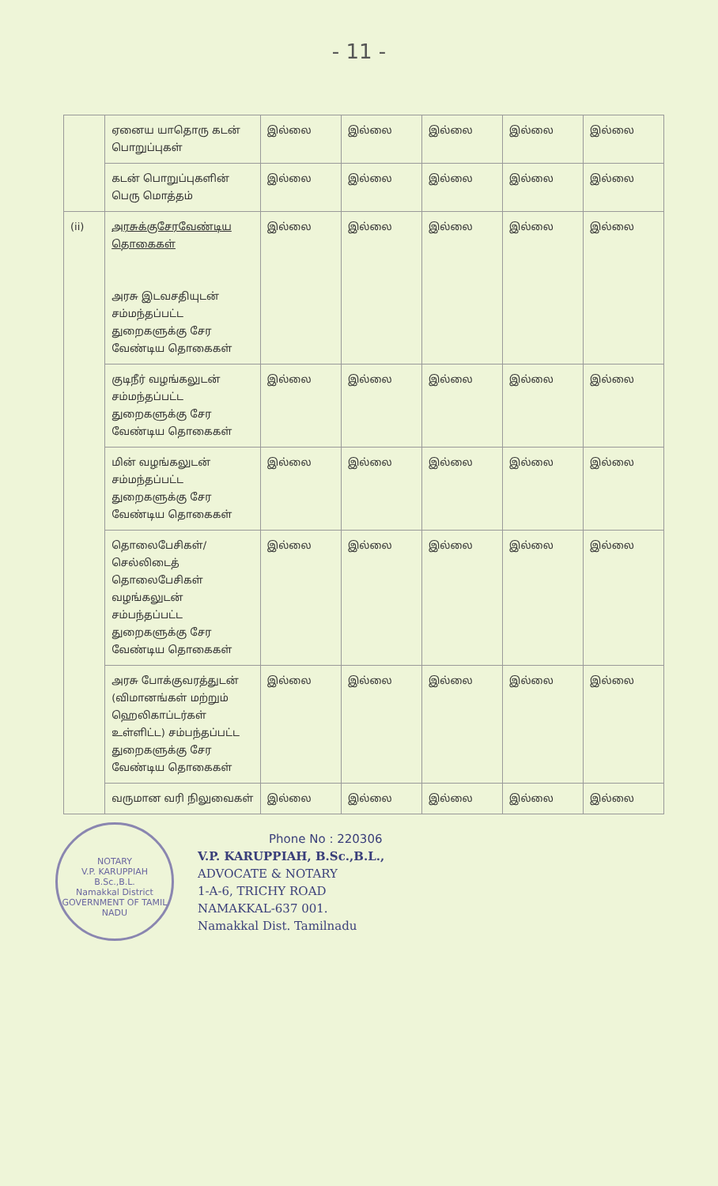- 11 -
| | ஏனைய யாதொரு கடன் பொறுப்புகள் | இல்லை | இல்லை | இல்லை | இல்லை | இல்லை |
| | கடன் பொறுப்புகளின் பெரு மொத்தம் | இல்லை | இல்லை | இல்லை | இல்லை | இல்லை |
| (ii) | அரசுக்குசேரவேண்டிய தொகைகள் அரசு இடவசதியுடன் சம்மந்தப்பட்ட துறைகளுக்கு சேர வேண்டிய தொகைகள் | இல்லை | இல்லை | இல்லை | இல்லை | இல்லை |
| | குடிநீர் வழங்கலுடன் சம்மந்தப்பட்ட துறைகளுக்கு சேர வேண்டிய தொகைகள் | இல்லை | இல்லை | இல்லை | இல்லை | இல்லை |
| | மின் வழங்கலுடன் சம்மந்தப்பட்ட துறைகளுக்கு சேர வேண்டிய தொகைகள் | இல்லை | இல்லை | இல்லை | இல்லை | இல்லை |
| | தொலைபேசிகள்/ செல்லிடைத் தொலைபேசிகள் வழங்கலுடன் சம்பந்தப்பட்ட துறைகளுக்கு சேர வேண்டிய தொகைகள் | இல்லை | இல்லை | இல்லை | இல்லை | இல்லை |
| | அரசு போக்குவரத்துடன் (விமானங்கள் மற்றும் ஹெலிகாப்டர்கள் உள்ளிட்ட) சம்பந்தப்பட்ட துறைகளுக்கு சேர வேண்டிய தொகைகள் | இல்லை | இல்லை | இல்லை | இல்லை | இல்லை |
| | வருமான வரி நிலுவைகள் | இல்லை | இல்லை | இல்லை | இல்லை | இல்லை |
NOTARY
V.P. KARUPPIAH
B.Sc.,B.L.
Namakkal District
GOVERNMENT OF TAMIL NADU
Phone No : 220306
V.P. KARUPPIAH, B.Sc.,B.L.,
ADVOCATE & NOTARY
1-A-6, TRICHY ROAD
NAMAKKAL-637 001.
Namakkal Dist. Tamilnadu